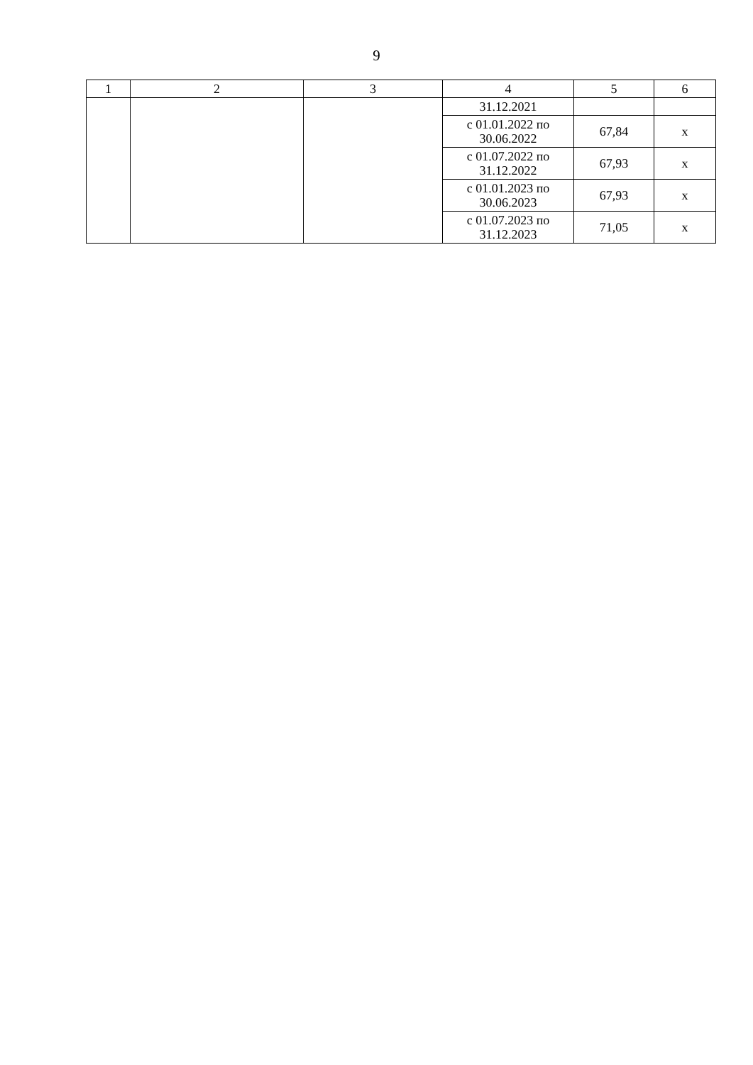9
| 1 | 2 | 3 | 4 | 5 | 6 |
| --- | --- | --- | --- | --- | --- |
| | | | 31.12.2021 | | |
| | | | с 01.01.2022 по 30.06.2022 | 67,84 | х |
| | | | с 01.07.2022 по 31.12.2022 | 67,93 | х |
| | | | с 01.01.2023 по 30.06.2023 | 67,93 | х |
| | | | с 01.07.2023 по 31.12.2023 | 71,05 | х |